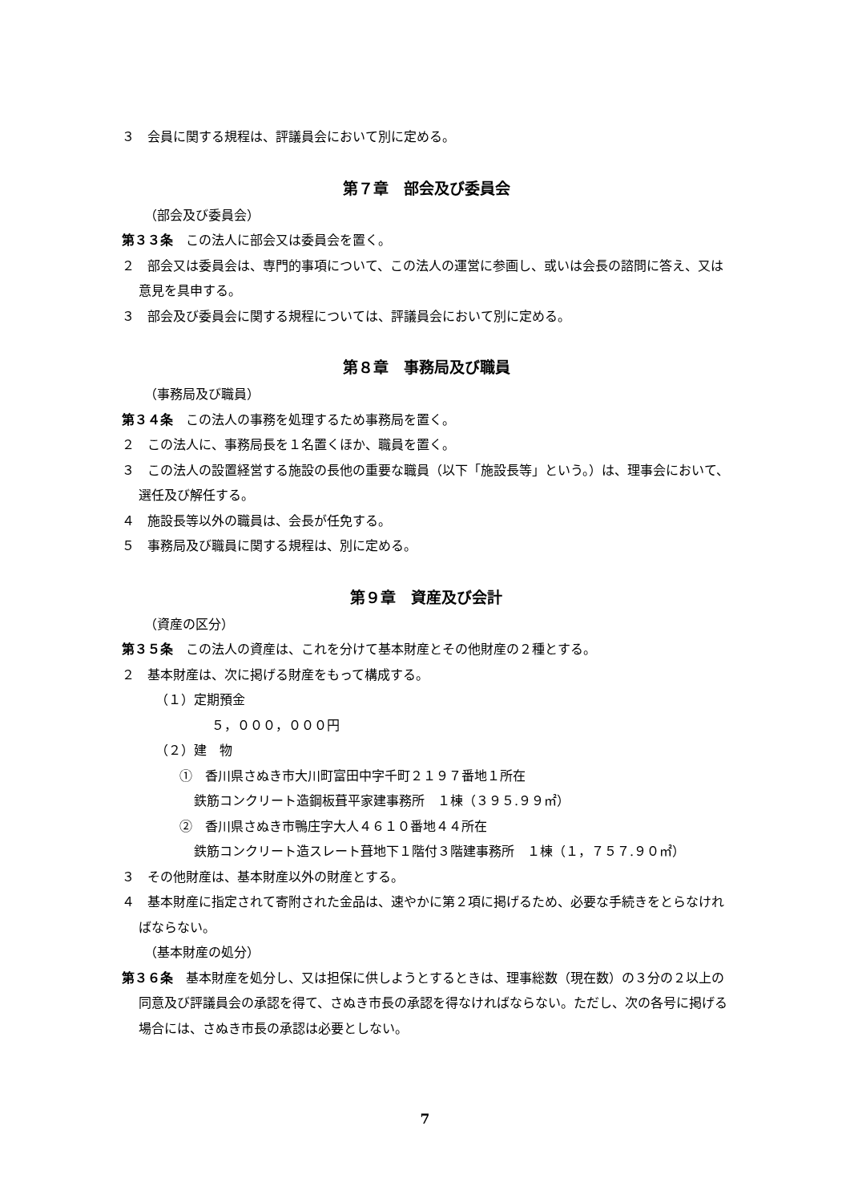３　会員に関する規程は、評議員会において別に定める。
第７章　部会及び委員会
（部会及び委員会）
第３３条　この法人に部会又は委員会を置く。
２　部会又は委員会は、専門的事項について、この法人の運営に参画し、或いは会長の諮問に答え、又は意見を具申する。
３　部会及び委員会に関する規程については、評議員会において別に定める。
第８章　事務局及び職員
（事務局及び職員）
第３４条　この法人の事務を処理するため事務局を置く。
２　この法人に、事務局長を１名置くほか、職員を置く。
３　この法人の設置経営する施設の長他の重要な職員（以下「施設長等」という。）は、理事会において、選任及び解任する。
４　施設長等以外の職員は、会長が任免する。
５　事務局及び職員に関する規程は、別に定める。
第９章　資産及び会計
（資産の区分）
第３５条　この法人の資産は、これを分けて基本財産とその他財産の２種とする。
２　基本財産は、次に掲げる財産をもって構成する。
（１）定期預金
５，０００，０００円
（２）建　物
①　香川県さぬき市大川町富田中字千町２１９７番地１所在
鉄筋コンクリート造鋼板葺平家建事務所　１棟（３９５.９９㎡）
②　香川県さぬき市鴨庄字大人４６１０番地４４所在
鉄筋コンクリート造スレート葺地下１階付３階建事務所　１棟（１，７５７.９０㎡）
３　その他財産は、基本財産以外の財産とする。
４　基本財産に指定されて寄附された金品は、速やかに第２項に掲げるため、必要な手続きをとらなければならない。
（基本財産の処分）
第３６条　基本財産を処分し、又は担保に供しようとするときは、理事総数（現在数）の３分の２以上の同意及び評議員会の承認を得て、さぬき市長の承認を得なければならない。ただし、次の各号に掲げる場合には、さぬき市長の承認は必要としない。
7